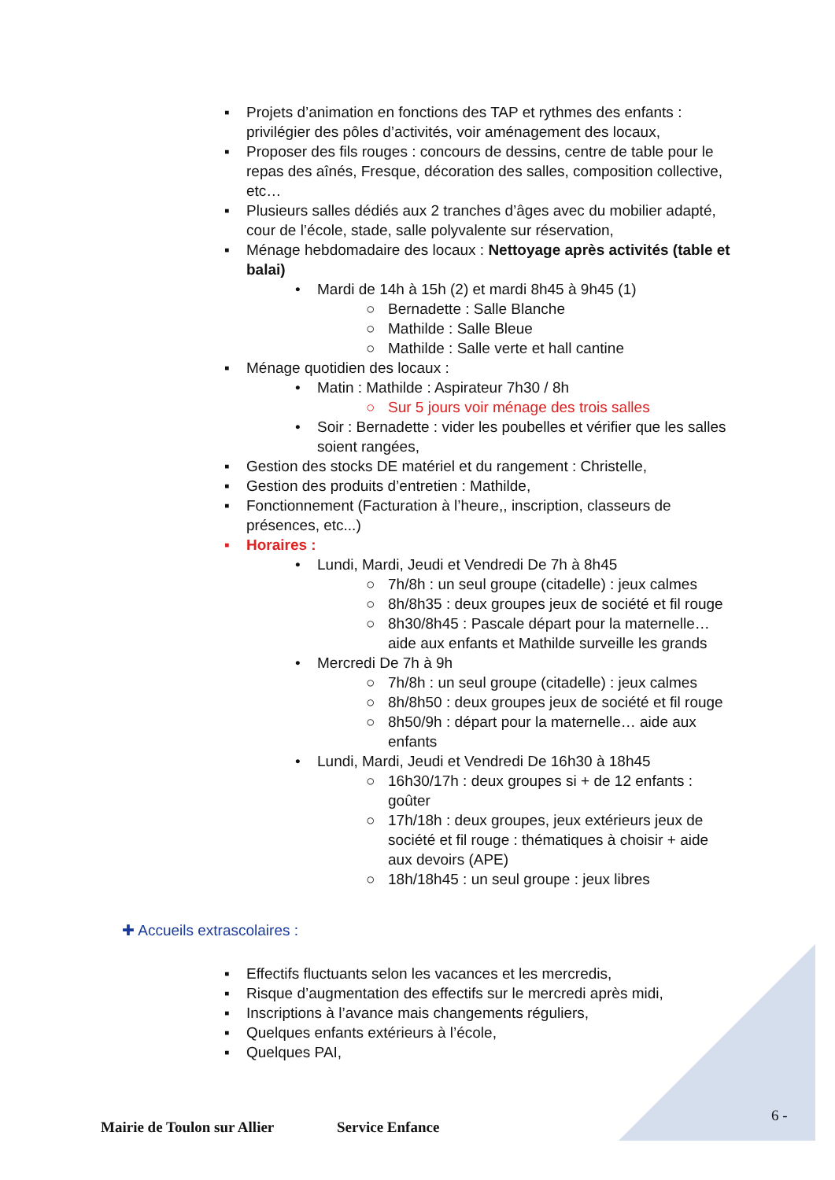▪ Projets d’animation en fonctions des TAP et rythmes des enfants : privilégier des pôles d’activités, voir aménagement des locaux,
▪ Proposer des fils rouges : concours de dessins, centre de table pour le repas des aînés, Fresque, décoration des salles, composition collective, etc…
▪ Plusieurs salles dédiés aux 2 tranches d’âges avec du mobilier adapté, cour de l’école, stade, salle polyvalente sur réservation,
▪ Ménage hebdomadaire des locaux : Nettoyage après activités (table et balai)
• Mardi de 14h à 15h (2) et mardi 8h45 à 9h45 (1)
○ Bernadette : Salle Blanche
○ Mathilde : Salle Bleue
○ Mathilde : Salle verte et hall cantine
▪ Ménage quotidien des locaux :
• Matin : Mathilde : Aspirateur 7h30 / 8h
○ Sur 5 jours voir ménage des trois salles
• Soir : Bernadette : vider les poubelles et vérifier que les salles soient rangées,
▪ Gestion des stocks DE matériel et du rangement : Christelle,
▪ Gestion des produits d’entretien : Mathilde,
▪ Fonctionnement (Facturation à l’heure,, inscription, classeurs de présences, etc...)
▪ Horaires :
• Lundi, Mardi, Jeudi et Vendredi De 7h à 8h45
○ 7h/8h : un seul groupe (citadelle) : jeux calmes
○ 8h/8h35 : deux groupes jeux de société et fil rouge
○ 8h30/8h45 : Pascale départ pour la maternelle… aide aux enfants et Mathilde surveille les grands
• Mercredi De 7h à 9h
○ 7h/8h : un seul groupe (citadelle) : jeux calmes
○ 8h/8h50 : deux groupes jeux de société et fil rouge
○ 8h50/9h : départ pour la maternelle… aide aux enfants
• Lundi, Mardi, Jeudi et Vendredi De 16h30 à 18h45
○ 16h30/17h : deux groupes si + de 12 enfants : goûter
○ 17h/18h : deux groupes, jeux extérieurs jeux de société et fil rouge : thématiques à choisir + aide aux devoirs (APE)
○ 18h/18h45 : un seul groupe : jeux libres
✚ Accueils extrascolaires :
▪ Effectifs fluctuants selon les vacances et les mercredis,
▪ Risque d’augmentation des effectifs sur le mercredi après midi,
▪ Inscriptions à l’avance mais changements réguliers,
▪ Quelques enfants extérieurs à l’école,
▪ Quelques PAI,
6 -
Mairie de Toulon sur Allier Service Enfance